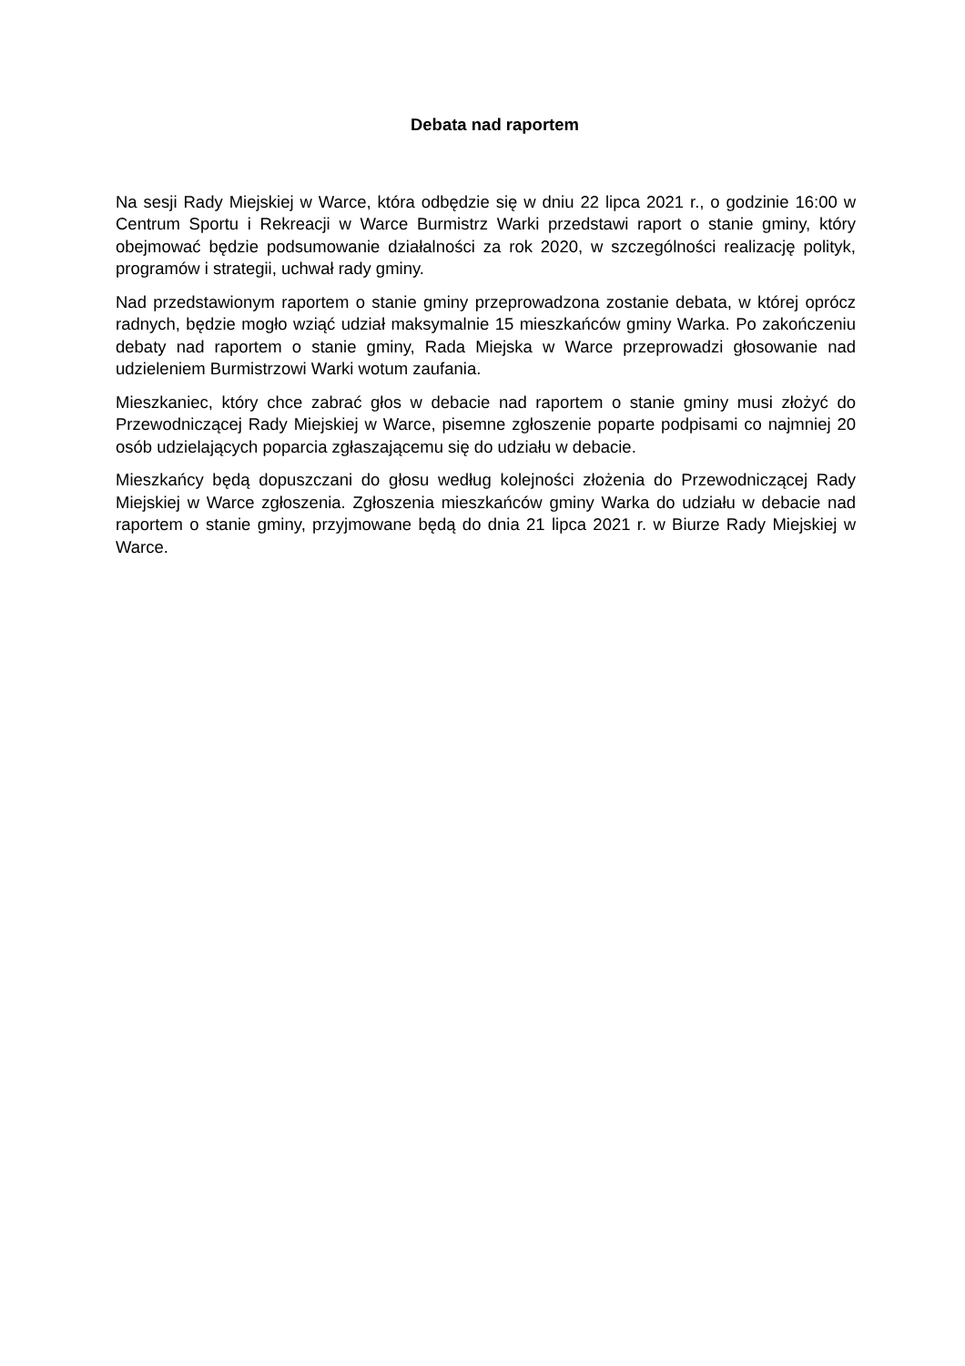Debata nad raportem
Na sesji Rady Miejskiej w Warce, która odbędzie się w dniu 22 lipca 2021 r., o godzinie 16:00 w Centrum Sportu i Rekreacji w Warce Burmistrz Warki przedstawi raport o stanie gminy, który obejmować będzie podsumowanie działalności za rok 2020, w szczególności realizację polityk, programów i strategii, uchwał rady gminy.
Nad przedstawionym raportem o stanie gminy przeprowadzona zostanie debata, w której oprócz radnych, będzie mogło wziąć udział maksymalnie 15 mieszkańców gminy Warka. Po zakończeniu debaty nad raportem o stanie gminy, Rada Miejska w Warce przeprowadzi głosowanie nad udzieleniem Burmistrzowi Warki wotum zaufania.
Mieszkaniec, który chce zabrać głos w debacie nad raportem o stanie gminy musi złożyć do Przewodniczącej Rady Miejskiej w Warce, pisemne zgłoszenie poparte podpisami co najmniej 20 osób udzielających poparcia zgłaszającemu się do udziału w debacie.
Mieszkańcy będą dopuszczani do głosu według kolejności złożenia do Przewodniczącej Rady Miejskiej w Warce zgłoszenia. Zgłoszenia mieszkańców gminy Warka do udziału w debacie nad raportem o stanie gminy, przyjmowane będą do dnia 21 lipca 2021 r. w Biurze Rady Miejskiej w Warce.